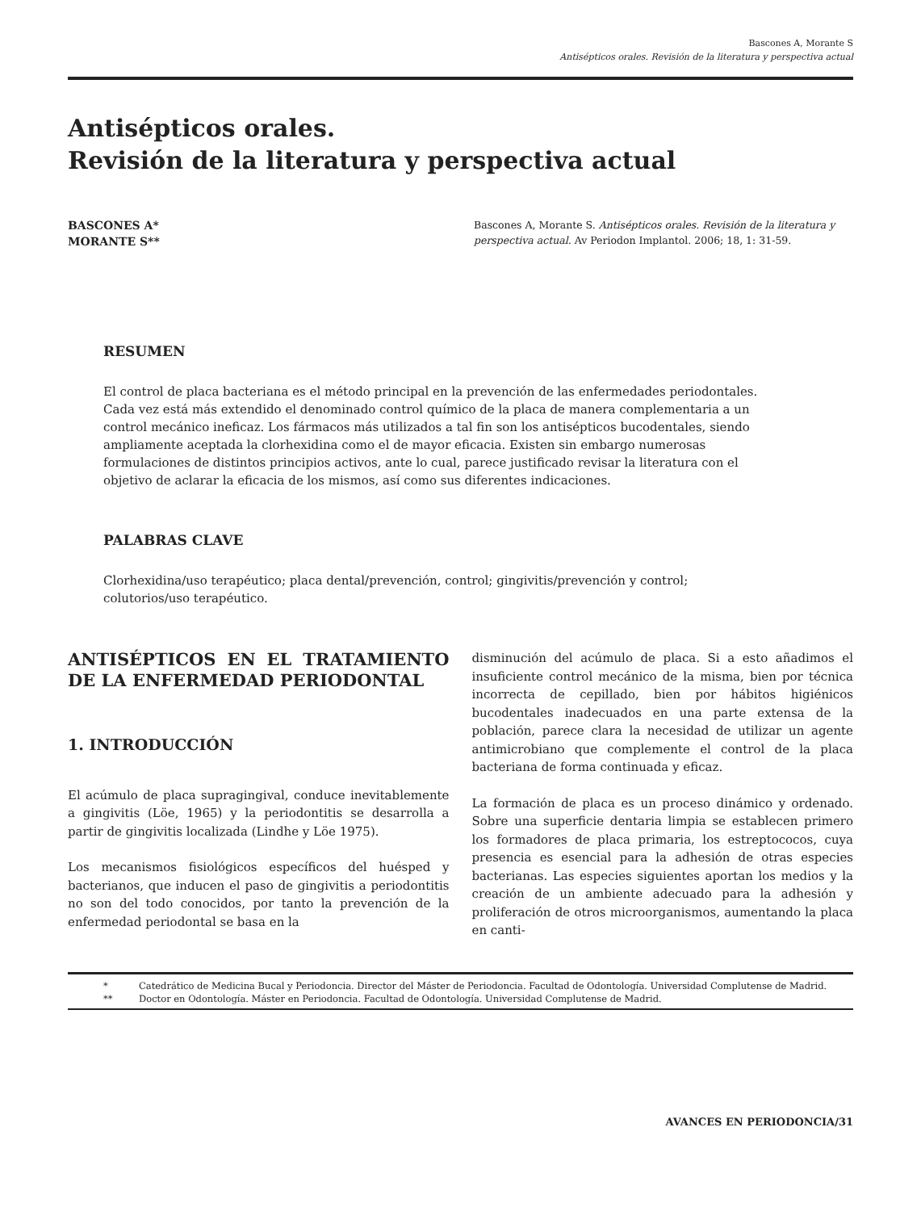Bascones A, Morante S
Antisépticos orales. Revisión de la literatura y perspectiva actual
Antisépticos orales.
Revisión de la literatura y perspectiva actual
BASCONES A*
MORANTE S**
Bascones A, Morante S. Antisépticos orales. Revisión de la literatura y perspectiva actual. Av Periodon Implantol. 2006; 18, 1: 31-59.
RESUMEN
El control de placa bacteriana es el método principal en la prevención de las enfermedades periodontales. Cada vez está más extendido el denominado control químico de la placa de manera complementaria a un control mecánico ineficaz. Los fármacos más utilizados a tal fin son los antisépticos bucodentales, siendo ampliamente aceptada la clorhexidina como el de mayor eficacia. Existen sin embargo numerosas formulaciones de distintos principios activos, ante lo cual, parece justificado revisar la literatura con el objetivo de aclarar la eficacia de los mismos, así como sus diferentes indicaciones.
PALABRAS CLAVE
Clorhexidina/uso terapéutico; placa dental/prevención, control; gingivitis/prevención y control; colutorios/uso terapéutico.
ANTISÉPTICOS EN EL TRATAMIENTO DE LA ENFERMEDAD PERIODONTAL
1. INTRODUCCIÓN
El acúmulo de placa supragingival, conduce inevitablemente a gingivitis (Löe, 1965) y la periodontitis se desarrolla a partir de gingivitis localizada (Lindhe y Löe 1975).
Los mecanismos fisiológicos específicos del huésped y bacterianos, que inducen el paso de gingivitis a periodontitis no son del todo conocidos, por tanto la prevención de la enfermedad periodontal se basa en la
disminución del acúmulo de placa. Si a esto añadimos el insuficiente control mecánico de la misma, bien por técnica incorrecta de cepillado, bien por hábitos higiénicos bucodentales inadecuados en una parte extensa de la población, parece clara la necesidad de utilizar un agente antimicrobiano que complemente el control de la placa bacteriana de forma continuada y eficaz.
La formación de placa es un proceso dinámico y ordenado. Sobre una superficie dentaria limpia se establecen primero los formadores de placa primaria, los estreptococos, cuya presencia es esencial para la adhesión de otras especies bacterianas. Las especies siguientes aportan los medios y la creación de un ambiente adecuado para la adhesión y proliferación de otros microorganismos, aumentando la placa en canti-
* Catedrático de Medicina Bucal y Periodoncia. Director del Máster de Periodoncia. Facultad de Odontología. Universidad Complutense de Madrid.
** Doctor en Odontología. Máster en Periodoncia. Facultad de Odontología. Universidad Complutense de Madrid.
AVANCES EN PERIODONCIA/31